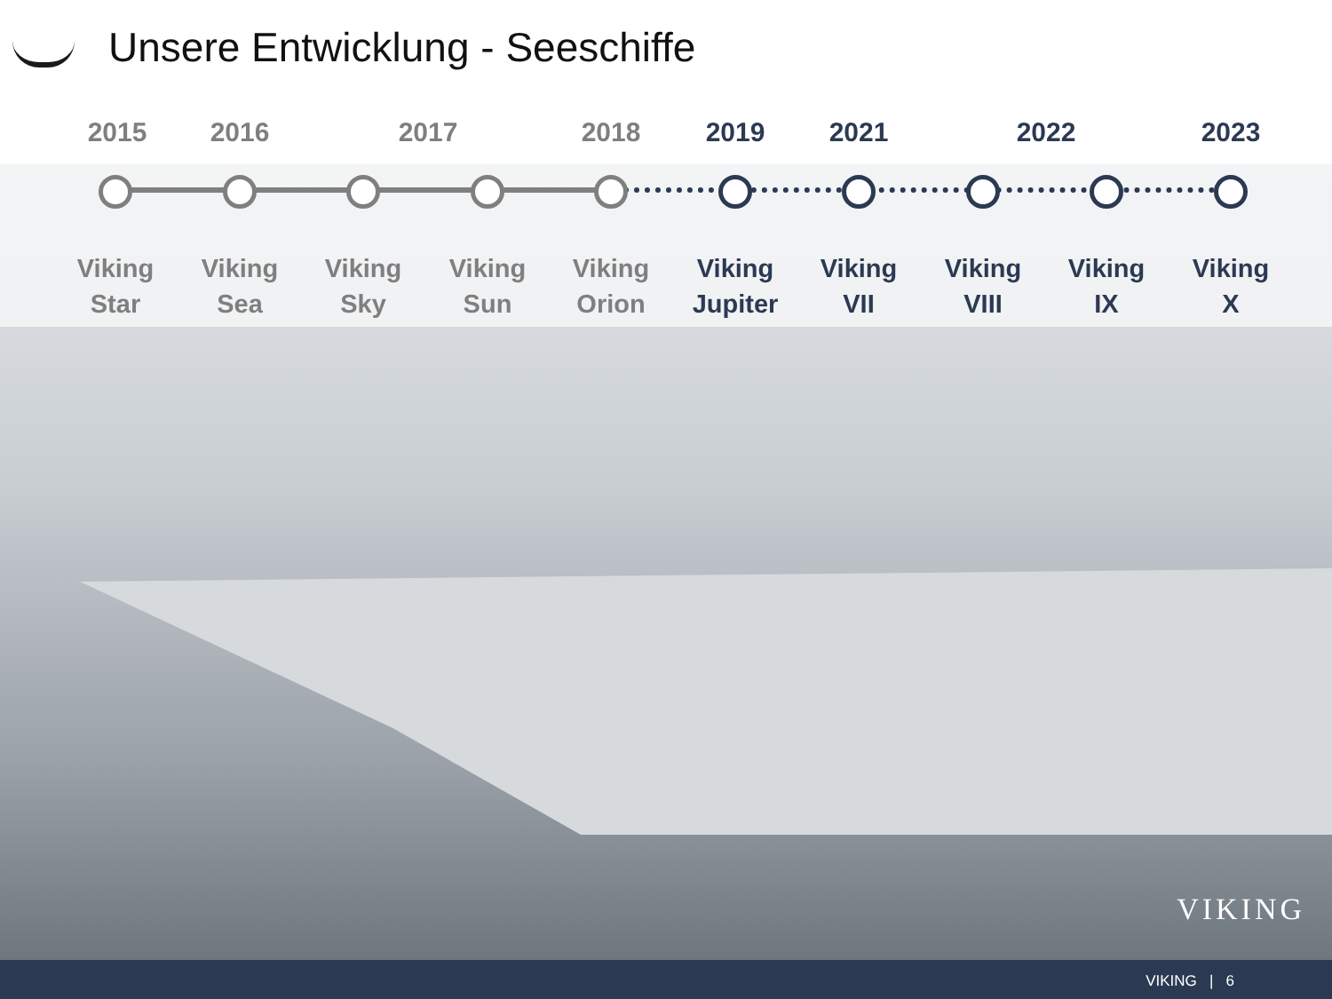Unsere Entwicklung - Seeschiffe
2015 2016 2017 2018 2019 2021 2022 2023
Viking
Star
Viking
Sea
Viking
Sky
Viking
Sun
Viking
Orion
Viking
Jupiter
Viking
VII
Viking
VIII
Viking
IX
Viking
X
VIKING
VIKING | 6